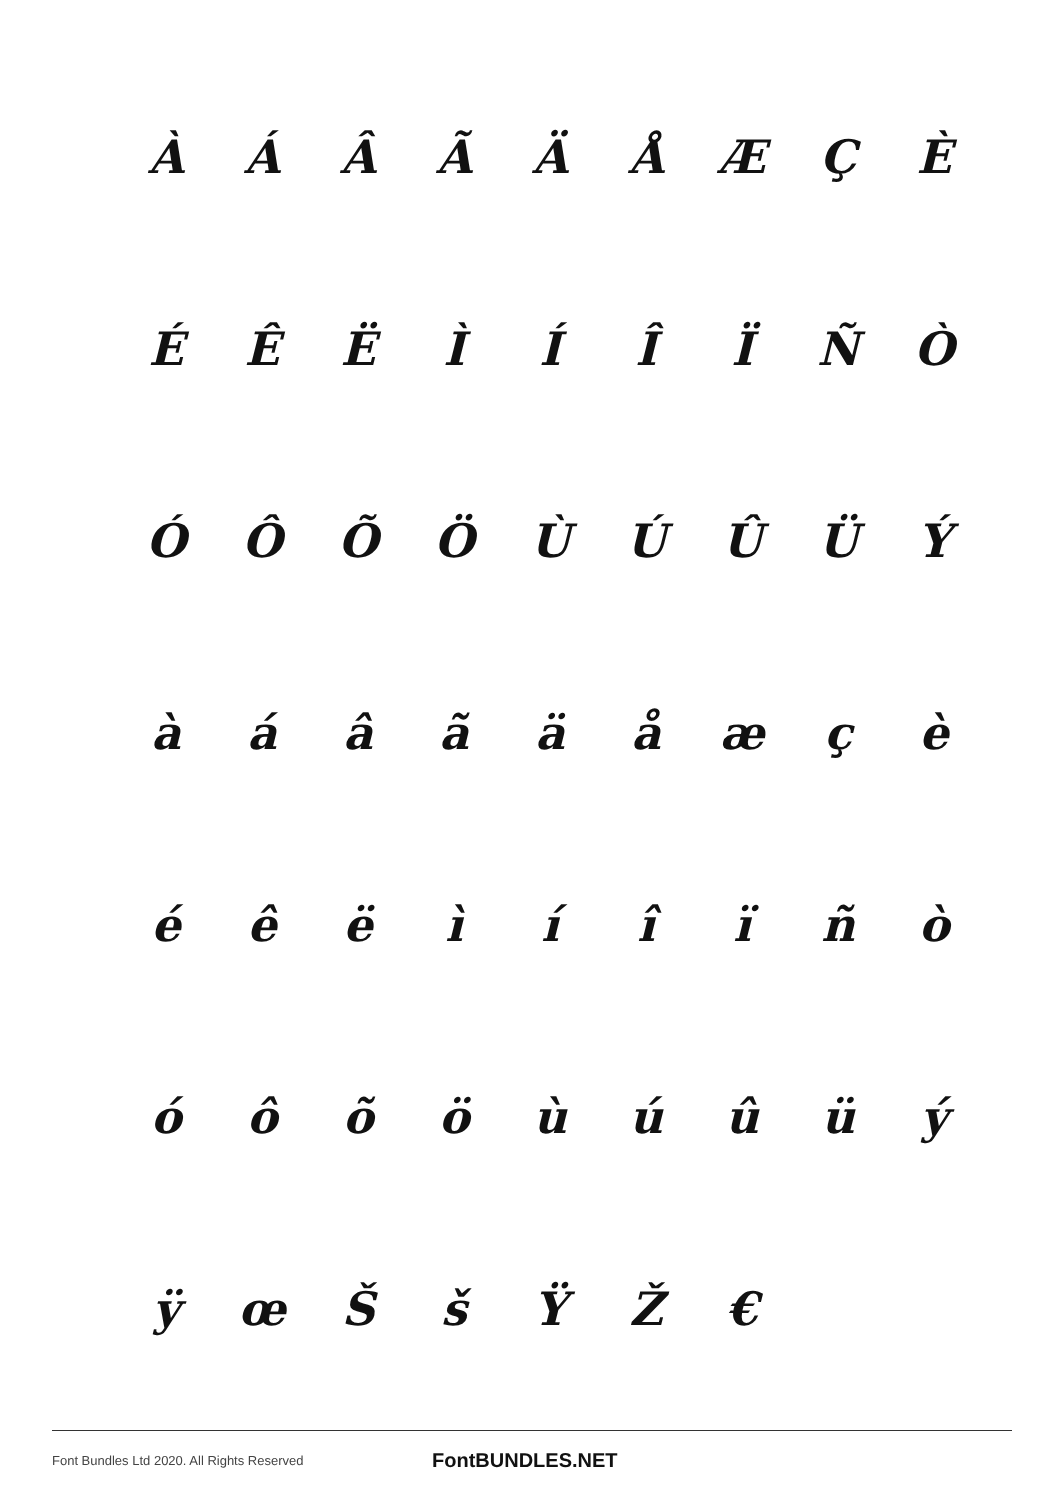ÀÁÂÃÄÅÆÇÈ
ÉÊËÌÍÎÏÑÒ
ÓÔÕÖÙÚÛÜÝ
àáâãäåæçè
éêëìíîïñò
óôõöùúûüý
ÿœŠšŸŽ €
Font Bundles Ltd 2020. All Rights Reserved
FontBUNDLES.NET